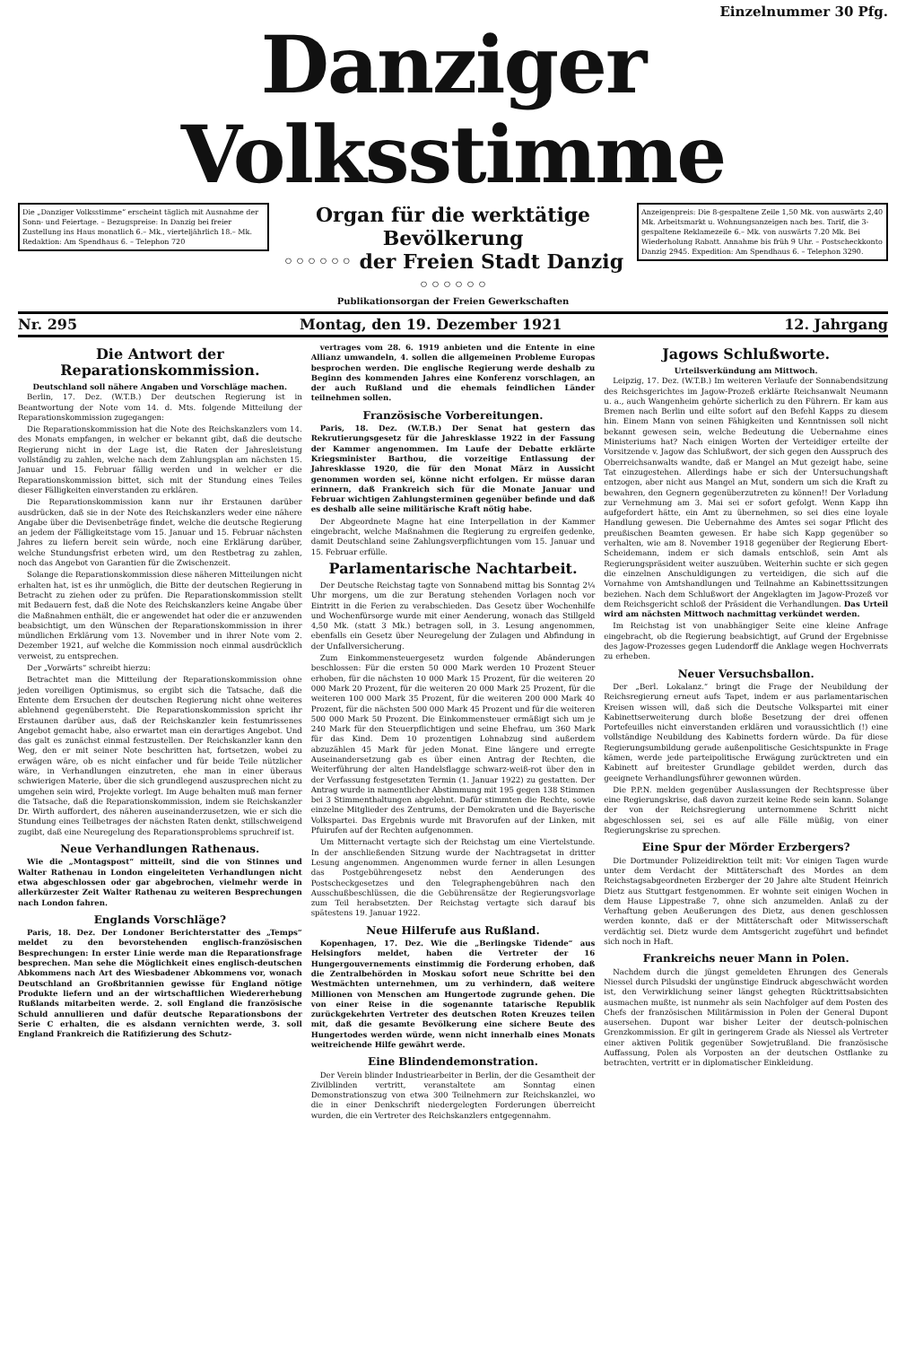Einzelnummer 30 Pfg.
Danziger Volksstimme
Die „Danziger Volksstimme“ erscheint täglich mit Ausnahme der Sonn- und Feiertage. – Bezugspreise: In Danzig bei freier Zustellung ins Haus monatlich 6.– Mk., vierteljährlich 18.– Mk.
Redaktion: Am Spendhaus 6. – Telephon 720
Organ für die werktätige Bevölkerung
◦◦◦◦◦◦ der Freien Stadt Danzig ◦◦◦◦◦◦
Publikationsorgan der Freien Gewerkschaften
Anzeigenpreis: Die 8-gespaltene Zeile 1,50 Mk. von auswärts 2,40 Mk. Arbeitsmarkt u. Wohnungsanzeigen nach bes. Tarif, die 3-gespaltene Reklamezeile 6.– Mk. von auswärts 7.20 Mk. Bei Wiederholung Rabatt. Annahme bis früh 9 Uhr. – Postscheckkonto Danzig 2945. Expedition: Am Spendhaus 6. – Telephon 3290.
Nr. 295 Montag, den 19. Dezember 1921 12. Jahrgang
Die Antwort der Reparationskommission.
Deutschland soll nähere Angaben und Vorschläge machen.
Berlin, 17. Dez. (W.T.B.) Der deutschen Regierung ist in Beantwortung der Note vom 14. d. Mts. folgende Mitteilung der Reparationskommission zugegangen:
Die Reparationskommission hat die Note des Reichskanzlers vom 14. des Monats empfangen, in welcher er bekannt gibt, daß die deutsche Regierung nicht in der Lage ist, die Raten der Jahresleistung vollständig zu zahlen, welche nach dem Zahlungsplan am nächsten 15. Januar und 15. Februar fällig werden und in welcher er die Reparationskommission bittet, sich mit der Stundung eines Teiles dieser Fälligkeiten einverstanden zu erklären.
Die Reparationskommission kann nur ihr Erstaunen darüber ausdrücken, daß sie in der Note des Reichskanzlers weder eine nähere Angabe über die Devisenbeträge findet, welche die deutsche Regierung an jedem der Fälligkeitstage vom 15. Januar und 15. Februar nächsten Jahres zu liefern bereit sein würde, noch eine Erklärung darüber, welche Stundungsfrist erbeten wird, um den Restbetrag zu zahlen, noch das Angebot von Garantien für die Zwischenzeit.
Solange die Reparationskommission diese näheren Mitteilungen nicht erhalten hat, ist es ihr unmöglich, die Bitte der deutschen Regierung in Betracht zu ziehen oder zu prüfen. Die Reparationskommission stellt mit Bedauern fest, daß die Note des Reichskanzlers keine Angabe über die Maßnahmen enthält, die er angewendet hat oder die er anzuwenden beabsichtigt, um den Wünschen der Reparationskommission in ihrer mündlichen Erklärung vom 13. November und in ihrer Note vom 2. Dezember 1921, auf welche die Kommission noch einmal ausdrücklich verweist, zu entsprechen.
Der „Vorwärts“ schreibt hierzu:
Betrachtet man die Mitteilung der Reparationskommission ohne jeden voreiligen Optimismus, so ergibt sich die Tatsache, daß die Entente dem Ersuchen der deutschen Regierung nicht ohne weiteres ablehnend gegenübersteht. Die Reparationskommission spricht ihr Erstaunen darüber aus, daß der Reichskanzler kein festumrissenes Angebot gemacht habe, also erwartet man ein derartiges Angebot. Und das galt es zunächst einmal festzustellen. Der Reichskanzler kann den Weg, den er mit seiner Note beschritten hat, fortsetzen, wobei zu erwägen wäre, ob es nicht einfacher und für beide Teile nützlicher wäre, in Verhandlungen einzutreten, ehe man in einer überaus schwierigen Materie, über die sich grundlegend auszusprechen nicht zu umgehen sein wird, Projekte vorlegt. Im Auge behalten muß man ferner die Tatsache, daß die Reparationskommission, indem sie Reichskanzler Dr. Wirth auffordert, des näheren auseinanderzusetzen, wie er sich die Stundung eines Teilbetrages der nächsten Raten denkt, stillschweigend zugibt, daß eine Neuregelung des Reparationsproblems spruchreif ist.
Neue Verhandlungen Rathenaus.
Wie die „Montagspost“ mitteilt, sind die von Stinnes und Walter Rathenau in London eingeleiteten Verhandlungen nicht etwa abgeschlossen oder gar abgebrochen, vielmehr werde in allerkürzester Zeit Walter Rathenau zu weiteren Besprechungen nach London fahren.
Englands Vorschläge?
Paris, 18. Dez. Der Londoner Berichterstatter des „Temps“ meldet zu den bevorstehenden englisch-französischen Besprechungen: In erster Linie werde man die Reparationsfrage besprechen. Man sehe die Möglichkeit eines englisch-deutschen Abkommens nach Art des Wiesbadener Abkommens vor, wonach Deutschland an Großbritannien gewisse für England nötige Produkte liefern und an der wirtschaftlichen Wiedererhebung Rußlands mitarbeiten werde. 2. soll England die französische Schuld annullieren und dafür deutsche Reparationsbons der Serie C erhalten, die es alsdann vernichten werde, 3. soll England Frankreich die Ratifizierung des Schutz-
vertrages vom 28. 6. 1919 anbieten und die Entente in eine Allianz umwandeln, 4. sollen die allgemeinen Probleme Europas besprochen werden. Die englische Regierung werde deshalb zu Beginn des kommenden Jahres eine Konferenz vorschlagen, an der auch Rußland und die ehemals feindlichen Länder teilnehmen sollen.
Französische Vorbereitungen.
Paris, 18. Dez. (W.T.B.) Der Senat hat gestern das Rekrutierungsgesetz für die Jahresklasse 1922 in der Fassung der Kammer angenommen. Im Laufe der Debatte erklärte Kriegsminister Barthou, die vorzeitige Entlassung der Jahresklasse 1920, die für den Monat März in Aussicht genommen worden sei, könne nicht erfolgen. Er müsse daran erinnern, daß Frankreich sich für die Monate Januar und Februar wichtigen Zahlungsterminen gegenüber befinde und daß es deshalb alle seine militärische Kraft nötig habe.
Der Abgeordnete Magne hat eine Interpellation in der Kammer eingebracht, welche Maßnahmen die Regierung zu ergreifen gedenke, damit Deutschland seine Zahlungsverpflichtungen vom 15. Januar und 15. Februar erfülle.
Parlamentarische Nachtarbeit.
Der Deutsche Reichstag tagte von Sonnabend mittag bis Sonntag 2¼ Uhr morgens, um die zur Beratung stehenden Vorlagen noch vor Eintritt in die Ferien zu verabschieden. Das Gesetz über Wochenhilfe und Wochenfürsorge wurde mit einer Aenderung, wonach das Stillgeld 4,50 Mk. (statt 3 Mk.) betragen soll, in 3. Lesung angenommen, ebenfalls ein Gesetz über Neuregelung der Zulagen und Abfindung in der Unfallversicherung.
Zum Einkommensteuergesetz wurden folgende Abänderungen beschlossen: Für die ersten 50 000 Mark werden 10 Prozent Steuer erhoben, für die nächsten 10 000 Mark 15 Prozent, für die weiteren 20 000 Mark 20 Prozent, für die weiteren 20 000 Mark 25 Prozent, für die weiteren 100 000 Mark 35 Prozent, für die weiteren 200 000 Mark 40 Prozent, für die nächsten 500 000 Mark 45 Prozent und für die weiteren 500 000 Mark 50 Prozent. Die Einkommensteuer ermäßigt sich um je 240 Mark für den Steuerpflichtigen und seine Ehefrau, um 360 Mark für das Kind. Dem 10 prozentigen Lohnabzug sind außerdem abzuzählen 45 Mark für jeden Monat. Eine längere und erregte Auseinandersetzung gab es über einen Antrag der Rechten, die Weiterführung der alten Handelsflagge schwarz-weiß-rot über den in der Verfassung festgesetzten Termin (1. Januar 1922) zu gestatten. Der Antrag wurde in namentlicher Abstimmung mit 195 gegen 138 Stimmen bei 3 Stimmenthaltungen abgelehnt. Dafür stimmten die Rechte, sowie einzelne Mitglieder des Zentrums, der Demokraten und die Bayerische Volkspartei. Das Ergebnis wurde mit Bravorufen auf der Linken, mit Pfuirufen auf der Rechten aufgenommen.
Um Mitternacht vertagte sich der Reichstag um eine Viertelstunde. In der anschließenden Sitzung wurde der Nachtragsetat in dritter Lesung angenommen. Angenommen wurde ferner in allen Lesungen das Postgebührengesetz nebst den Aenderungen des Postscheckgesetzes und den Telegraphengebühren nach den Ausschußbeschlüssen, die die Gebührensätze der Regierungsvorlage zum Teil herabsetzten. Der Reichstag vertagte sich darauf bis spätestens 19. Januar 1922.
Neue Hilferufe aus Rußland.
Kopenhagen, 17. Dez. Wie die „Berlingske Tidende“ aus Helsingfors meldet, haben die Vertreter der 16 Hungergouvernements einstimmig die Forderung erhoben, daß die Zentralbehörden in Moskau sofort neue Schritte bei den Westmächten unternehmen, um zu verhindern, daß weitere Millionen von Menschen am Hungertode zugrunde gehen. Die von einer Reise in die sogenannte tatarische Republik zurückgekehrten Vertreter des deutschen Roten Kreuzes teilen mit, daß die gesamte Bevölkerung eine sichere Beute des Hungertodes werden würde, wenn nicht innerhalb eines Monats weitreichende Hilfe gewährt werde.
Eine Blindendemonstration.
Der Verein blinder Industriearbeiter in Berlin, der die Gesamtheit der Zivilblinden vertritt, veranstaltete am Sonntag einen Demonstrationszug von etwa 300 Teilnehmern zur Reichskanzlei, wo die in einer Denkschrift niedergelegten Forderungen überreicht wurden, die ein Vertreter des Reichskanzlers entgegennahm.
Jagows Schlußworte.
Urteilsverkündung am Mittwoch.
Leipzig, 17. Dez. (W.T.B.) Im weiteren Verlaufe der Sonnabendsitzung des Reichsgerichtes im Jagow-Prozeß erklärte Reichsanwalt Neumann u. a., auch Wangenheim gehörte sicherlich zu den Führern. Er kam aus Bremen nach Berlin und eilte sofort auf den Befehl Kapps zu diesem hin. Einem Mann von seinen Fähigkeiten und Kenntnissen soll nicht bekannt gewesen sein, welche Bedeutung die Uebernahme eines Ministeriums hat? Nach einigen Worten der Verteidiger erteilte der Vorsitzende v. Jagow das Schlußwort, der sich gegen den Ausspruch des Oberreichsanwalts wandte, daß er Mangel an Mut gezeigt habe, seine Tat einzugestehen. Allerdings habe er sich der Untersuchungshaft entzogen, aber nicht aus Mangel an Mut, sondern um sich die Kraft zu bewahren, den Gegnern gegenüberzutreten zu können!! Der Vorladung zur Vernehmung am 3. Mai sei er sofort gefolgt. Wenn Kapp ihn aufgefordert hätte, ein Amt zu übernehmen, so sei dies eine loyale Handlung gewesen. Die Uebernahme des Amtes sei sogar Pflicht des preußischen Beamten gewesen. Er habe sich Kapp gegenüber so verhalten, wie am 8. November 1918 gegenüber der Regierung Ebert-Scheidemann, indem er sich damals entschloß, sein Amt als Regierungspräsident weiter auszuüben. Weiterhin suchte er sich gegen die einzelnen Anschuldigungen zu verteidigen, die sich auf die Vornahme von Amtshandlungen und Teilnahme an Kabinettssitzungen beziehen. Nach dem Schlußwort der Angeklagten im Jagow-Prozeß vor dem Reichsgericht schloß der Präsident die Verhandlungen. Das Urteil wird am nächsten Mittwoch nachmittag verkündet werden.
Im Reichstag ist von unabhängiger Seite eine kleine Anfrage eingebracht, ob die Regierung beabsichtigt, auf Grund der Ergebnisse des Jagow-Prozesses gegen Ludendorff die Anklage wegen Hochverrats zu erheben.
Neuer Versuchsballon.
Der „Berl. Lokalanz.“ bringt die Frage der Neubildung der Reichsregierung erneut aufs Tapet, indem er aus parlamentarischen Kreisen wissen will, daß sich die Deutsche Volkspartei mit einer Kabinettserweiterung durch bloße Besetzung der drei offenen Portefeuilles nicht einverstanden erklären und voraussichtlich (!) eine vollständige Neubildung des Kabinetts fordern würde. Da für diese Regierungsumbildung gerade außenpolitische Gesichtspunkte in Frage kämen, werde jede parteipolitische Erwägung zurücktreten und ein Kabinett auf breitester Grundlage gebildet werden, durch das geeignete Verhandlungsführer gewonnen würden.
Die P.P.N. melden gegenüber Auslassungen der Rechtspresse über eine Regierungskrise, daß davon zurzeit keine Rede sein kann. Solange der von der Reichsregierung unternommene Schritt nicht abgeschlossen sei, sei es auf alle Fälle müßig, von einer Regierungskrise zu sprechen.
Eine Spur der Mörder Erzbergers?
Die Dortmunder Polizeidirektion teilt mit: Vor einigen Tagen wurde unter dem Verdacht der Mittäterschaft des Mordes an dem Reichstagsabgeordneten Erzberger der 20 Jahre alte Student Heinrich Dietz aus Stuttgart festgenommen. Er wohnte seit einigen Wochen in dem Hause Lippestraße 7, ohne sich anzumelden. Anlaß zu der Verhaftung geben Aeußerungen des Dietz, aus denen geschlossen werden konnte, daß er der Mittäterschaft oder Mitwisserschaft verdächtig sei. Dietz wurde dem Amtsgericht zugeführt und befindet sich noch in Haft.
Frankreichs neuer Mann in Polen.
Nachdem durch die jüngst gemeldeten Ehrungen des Generals Niessel durch Pilsudski der ungünstige Eindruck abgeschwächt worden ist, den Verwirklichung seiner längst gehegten Rücktrittsabsichten ausmachen mußte, ist nunmehr als sein Nachfolger auf dem Posten des Chefs der französischen Militärmission in Polen der General Dupont ausersehen. Dupont war bisher Leiter der deutsch-polnischen Grenzkommission. Er gilt in geringerem Grade als Niessel als Vertreter einer aktiven Politik gegenüber Sowjetrußland. Die französische Auffassung, Polen als Vorposten an der deutschen Ostflanke zu betrachten, vertritt er in diplomatischer Einkleidung.